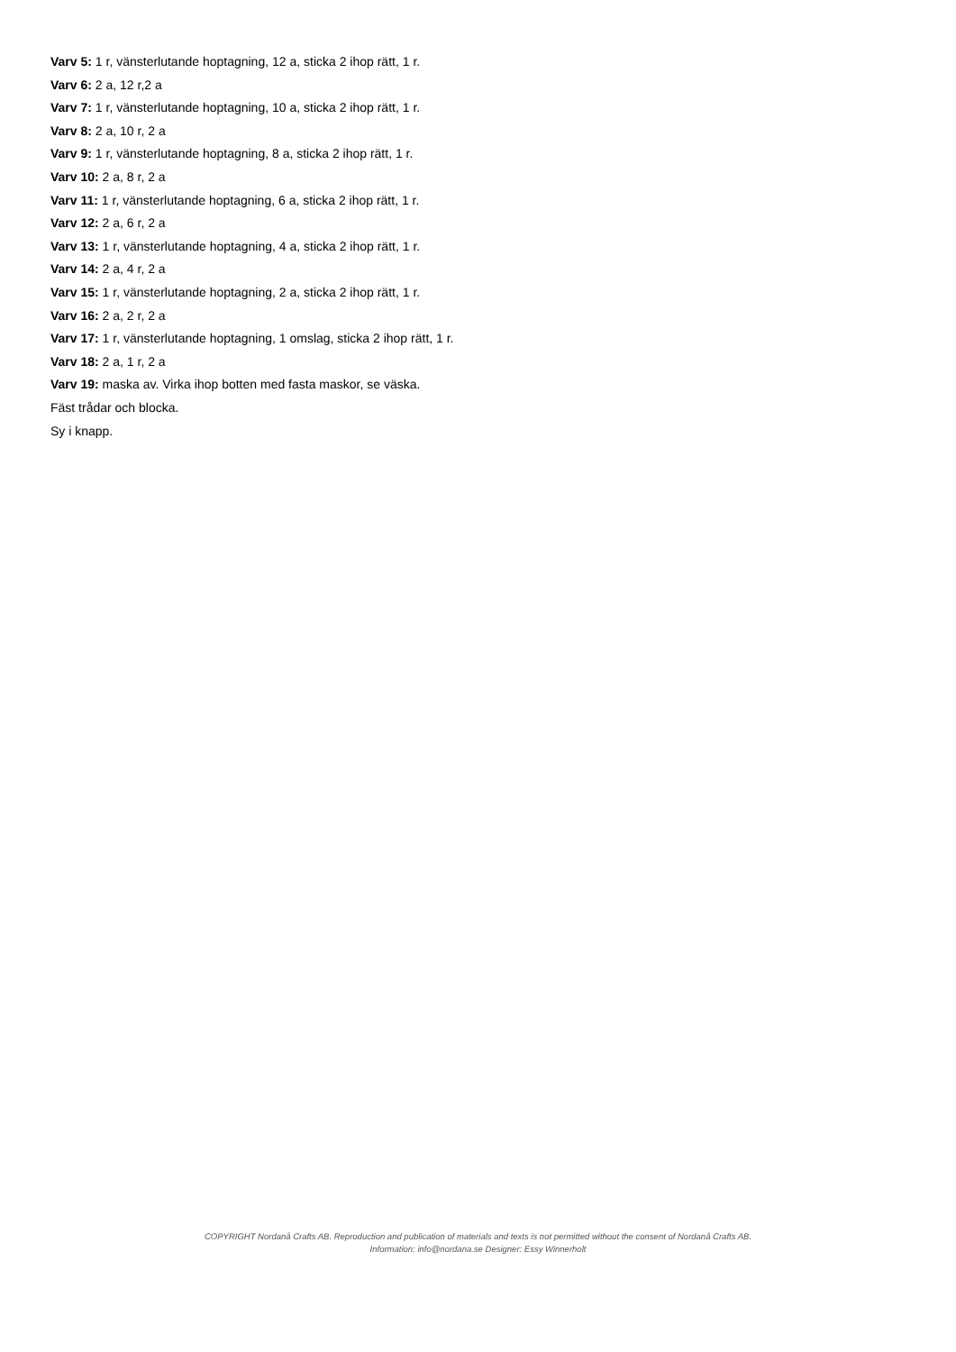Varv 5: 1 r, vänsterlutande hoptagning, 12 a, sticka 2 ihop rätt, 1 r.
Varv 6: 2 a, 12 r,2 a
Varv 7: 1 r, vänsterlutande hoptagning, 10 a, sticka 2 ihop rätt, 1 r.
Varv 8: 2 a, 10 r, 2 a
Varv 9: 1 r, vänsterlutande hoptagning, 8 a, sticka 2 ihop rätt, 1 r.
Varv 10: 2 a, 8 r, 2 a
Varv 11: 1 r, vänsterlutande hoptagning, 6 a, sticka 2 ihop rätt, 1 r.
Varv 12: 2 a, 6 r, 2 a
Varv 13: 1 r, vänsterlutande hoptagning, 4 a, sticka 2 ihop rätt, 1 r.
Varv 14: 2 a, 4 r, 2 a
Varv 15: 1 r, vänsterlutande hoptagning, 2 a, sticka 2 ihop rätt, 1 r.
Varv 16: 2 a, 2 r, 2 a
Varv 17: 1 r, vänsterlutande hoptagning, 1 omslag, sticka 2 ihop rätt, 1 r.
Varv 18: 2 a, 1 r, 2 a
Varv 19: maska av. Virka ihop botten med fasta maskor, se väska.
Fäst trådar och blocka.
Sy i knapp.
COPYRIGHT Nordanå Crafts AB. Reproduction and publication of materials and texts is not permitted without the consent of Nordanå Crafts AB.
Information: info@nordana.se Designer: Essy Winnerholt